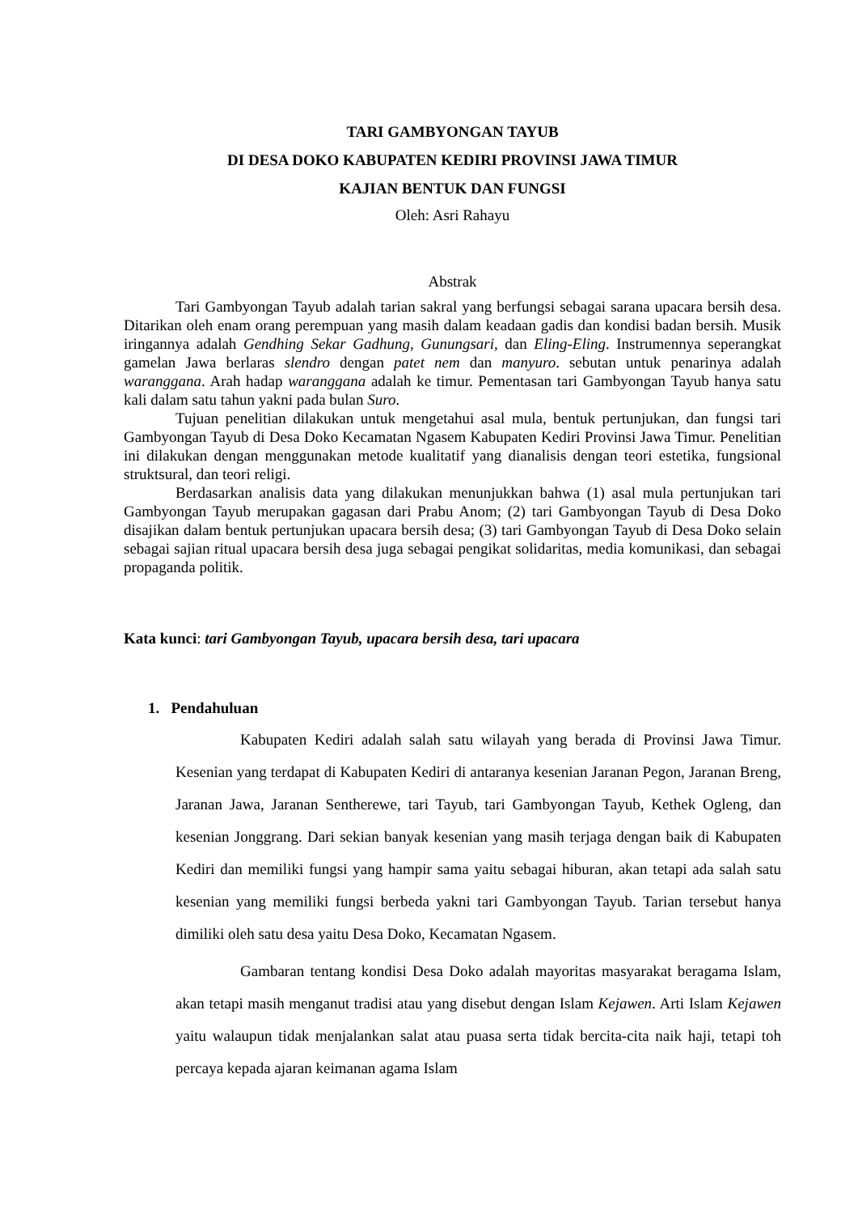TARI GAMBYONGAN TAYUB
DI DESA DOKO KABUPATEN KEDIRI PROVINSI JAWA TIMUR
KAJIAN BENTUK DAN FUNGSI
Oleh: Asri Rahayu
Abstrak
Tari Gambyongan Tayub adalah tarian sakral yang berfungsi sebagai sarana upacara bersih desa. Ditarikan oleh enam orang perempuan yang masih dalam keadaan gadis dan kondisi badan bersih. Musik iringannya adalah Gendhing Sekar Gadhung, Gunungsari, dan Eling-Eling. Instrumennya seperangkat gamelan Jawa berlaras slendro dengan patet nem dan manyuro. sebutan untuk penarinya adalah waranggana. Arah hadap waranggana adalah ke timur. Pementasan tari Gambyongan Tayub hanya satu kali dalam satu tahun yakni pada bulan Suro.
Tujuan penelitian dilakukan untuk mengetahui asal mula, bentuk pertunjukan, dan fungsi tari Gambyongan Tayub di Desa Doko Kecamatan Ngasem Kabupaten Kediri Provinsi Jawa Timur. Penelitian ini dilakukan dengan menggunakan metode kualitatif yang dianalisis dengan teori estetika, fungsional struktsural, dan teori religi.
Berdasarkan analisis data yang dilakukan menunjukkan bahwa (1) asal mula pertunjukan tari Gambyongan Tayub merupakan gagasan dari Prabu Anom; (2) tari Gambyongan Tayub di Desa Doko disajikan dalam bentuk pertunjukan upacara bersih desa; (3) tari Gambyongan Tayub di Desa Doko selain sebagai sajian ritual upacara bersih desa juga sebagai pengikat solidaritas, media komunikasi, dan sebagai propaganda politik.
Kata kunci: tari Gambyongan Tayub, upacara bersih desa, tari upacara
1. Pendahuluan
Kabupaten Kediri adalah salah satu wilayah yang berada di Provinsi Jawa Timur. Kesenian yang terdapat di Kabupaten Kediri di antaranya kesenian Jaranan Pegon, Jaranan Breng, Jaranan Jawa, Jaranan Sentherewe, tari Tayub, tari Gambyongan Tayub, Kethek Ogleng, dan kesenian Jonggrang. Dari sekian banyak kesenian yang masih terjaga dengan baik di Kabupaten Kediri dan memiliki fungsi yang hampir sama yaitu sebagai hiburan, akan tetapi ada salah satu kesenian yang memiliki fungsi berbeda yakni tari Gambyongan Tayub. Tarian tersebut hanya dimiliki oleh satu desa yaitu Desa Doko, Kecamatan Ngasem.
Gambaran tentang kondisi Desa Doko adalah mayoritas masyarakat beragama Islam, akan tetapi masih menganut tradisi atau yang disebut dengan Islam Kejawen. Arti Islam Kejawen yaitu walaupun tidak menjalankan salat atau puasa serta tidak bercita-cita naik haji, tetapi toh percaya kepada ajaran keimanan agama Islam